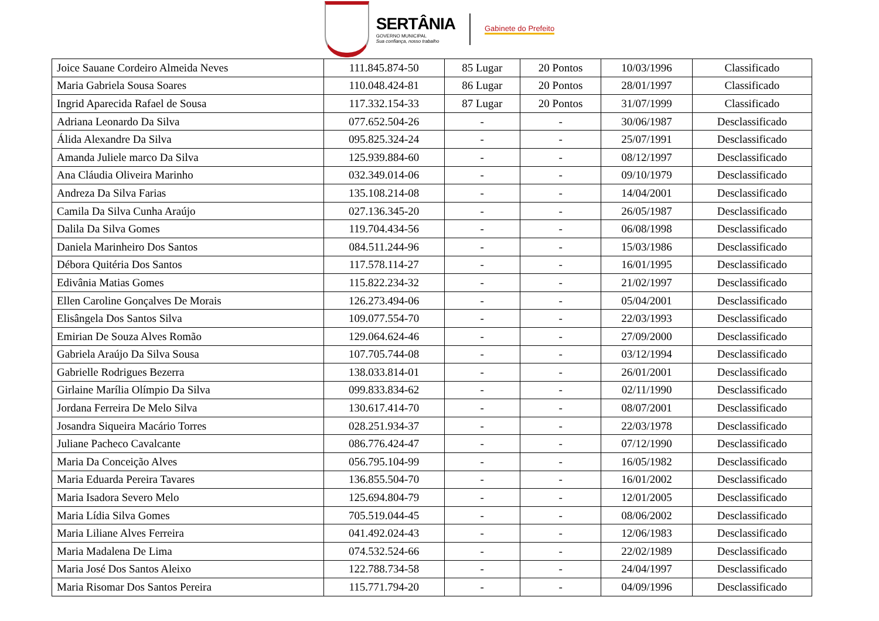SERTÂNIA
GOVERNO MUNICIPAL
Sua confiança, nosso trabalho
Gabinete do Prefeito
| Joice Sauane Cordeiro Almeida Neves | 111.845.874-50 | 85 Lugar | 20 Pontos | 10/03/1996 | Classificado |
| Maria Gabriela Sousa Soares | 110.048.424-81 | 86 Lugar | 20 Pontos | 28/01/1997 | Classificado |
| Ingrid Aparecida Rafael de Sousa | 117.332.154-33 | 87 Lugar | 20 Pontos | 31/07/1999 | Classificado |
| Adriana Leonardo Da Silva | 077.652.504-26 | - | - | 30/06/1987 | Desclassificado |
| Álida Alexandre Da Silva | 095.825.324-24 | - | - | 25/07/1991 | Desclassificado |
| Amanda Juliele marco Da Silva | 125.939.884-60 | - | - | 08/12/1997 | Desclassificado |
| Ana Cláudia Oliveira Marinho | 032.349.014-06 | - | - | 09/10/1979 | Desclassificado |
| Andreza Da Silva Farias | 135.108.214-08 | - | - | 14/04/2001 | Desclassificado |
| Camila Da Silva Cunha Araújo | 027.136.345-20 | - | - | 26/05/1987 | Desclassificado |
| Dalila Da Silva Gomes | 119.704.434-56 | - | - | 06/08/1998 | Desclassificado |
| Daniela Marinheiro Dos Santos | 084.511.244-96 | - | - | 15/03/1986 | Desclassificado |
| Débora Quitéria Dos Santos | 117.578.114-27 | - | - | 16/01/1995 | Desclassificado |
| Edivânia Matias Gomes | 115.822.234-32 | - | - | 21/02/1997 | Desclassificado |
| Ellen Caroline Gonçalves De Morais | 126.273.494-06 | - | - | 05/04/2001 | Desclassificado |
| Elisângela Dos Santos Silva | 109.077.554-70 | - | - | 22/03/1993 | Desclassificado |
| Emirian De Souza Alves Romão | 129.064.624-46 | - | - | 27/09/2000 | Desclassificado |
| Gabriela Araújo Da Silva Sousa | 107.705.744-08 | - | - | 03/12/1994 | Desclassificado |
| Gabrielle Rodrigues Bezerra | 138.033.814-01 | - | - | 26/01/2001 | Desclassificado |
| Girlaine Marília Olímpio Da Silva | 099.833.834-62 | - | - | 02/11/1990 | Desclassificado |
| Jordana Ferreira De Melo Silva | 130.617.414-70 | - | - | 08/07/2001 | Desclassificado |
| Josandra Siqueira Macário Torres | 028.251.934-37 | - | - | 22/03/1978 | Desclassificado |
| Juliane Pacheco Cavalcante | 086.776.424-47 | - | - | 07/12/1990 | Desclassificado |
| Maria Da Conceição Alves | 056.795.104-99 | - | - | 16/05/1982 | Desclassificado |
| Maria Eduarda Pereira Tavares | 136.855.504-70 | - | - | 16/01/2002 | Desclassificado |
| Maria Isadora Severo Melo | 125.694.804-79 | - | - | 12/01/2005 | Desclassificado |
| Maria Lídia Silva Gomes | 705.519.044-45 | - | - | 08/06/2002 | Desclassificado |
| Maria Liliane Alves Ferreira | 041.492.024-43 | - | - | 12/06/1983 | Desclassificado |
| Maria Madalena De Lima | 074.532.524-66 | - | - | 22/02/1989 | Desclassificado |
| Maria José Dos Santos Aleixo | 122.788.734-58 | - | - | 24/04/1997 | Desclassificado |
| Maria Risomar Dos Santos Pereira | 115.771.794-20 | - | - | 04/09/1996 | Desclassificado |